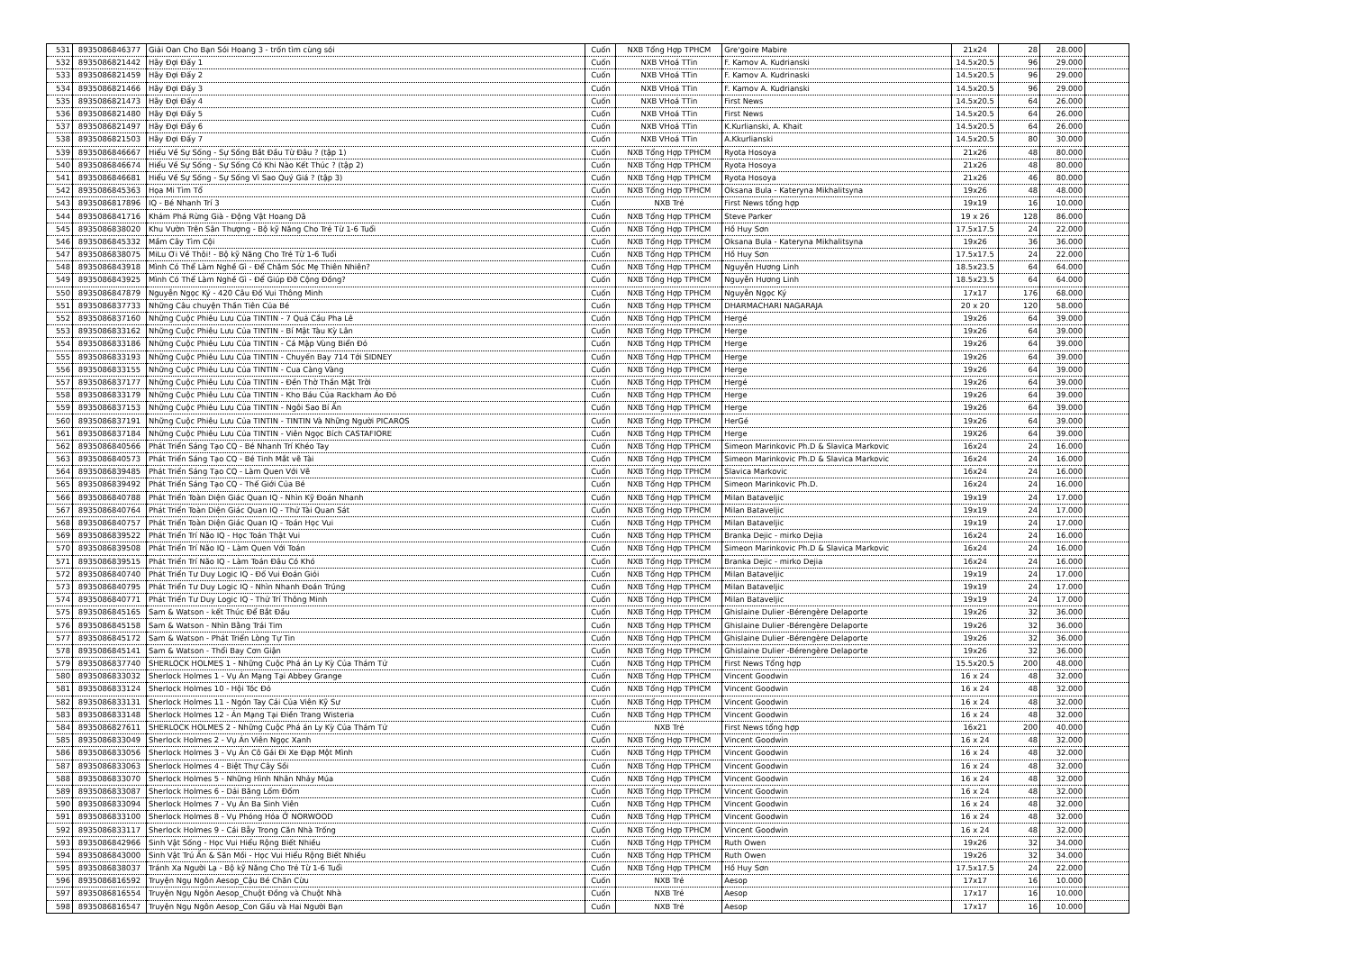| 531 | 8935086846377 | Giải Oan Cho Bạn Sói Hoang 3 - trốn tìm cùng sói | Cuốn | NXB Tổng Hợp TPHCM | Gre'goire Mabire | 21x24 | 28 | 28.000 | |
| 532 | 8935086821442 | Hãy Đợi Đấy 1 | Cuốn | NXB VHoá TTin | F. Kamov A. Kudrianski | 14.5x20.5 | 96 | 29.000 | |
| 533 | 8935086821459 | Hãy Đợi Đấy 2 | Cuốn | NXB VHoá TTin | F. Kamov A. Kudrinaski | 14.5x20.5 | 96 | 29.000 | |
| 534 | 8935086821466 | Hãy Đợi Đấy 3 | Cuốn | NXB VHoá TTin | F. Kamov A. Kudrianski | 14.5x20.5 | 96 | 29.000 | |
| 535 | 8935086821473 | Hãy Đợi Đấy 4 | Cuốn | NXB VHoá TTin | First News | 14.5x20.5 | 64 | 26.000 | |
| 536 | 8935086821480 | Hãy Đợi Đấy 5 | Cuốn | NXB VHoá TTin | First News | 14.5x20.5 | 64 | 26.000 | |
| 537 | 8935086821497 | Hãy Đợi Đấy 6 | Cuốn | NXB VHoá TTin | K.Kurlianski, A. Khait | 14.5x20.5 | 64 | 26.000 | |
| 538 | 8935086821503 | Hãy Đợi Đấy 7 | Cuốn | NXB VHoá TTin | A.Kkurlianski | 14.5x20.5 | 80 | 30.000 | |
| 539 | 8935086846667 | Hiểu Về Sự Sống - Sự Sống Bắt Đầu Từ Đâu ? (tập 1) | Cuốn | NXB Tổng Hợp TPHCM | Ryota Hosoya | 21x26 | 48 | 80.000 | |
| 540 | 8935086846674 | Hiểu Về Sự Sống - Sự Sống Có Khi Nào Kết Thúc ? (tập 2) | Cuốn | NXB Tổng Hợp TPHCM | Ryota Hosoya | 21x26 | 48 | 80.000 | |
| 541 | 8935086846681 | Hiểu Về Sự Sống - Sự Sống Vì Sao Quý Giá ? (tập 3) | Cuốn | NXB Tổng Hợp TPHCM | Ryota Hosoya | 21x26 | 46 | 80.000 | |
| 542 | 8935086845363 | Họa Mi Tìm Tổ | Cuốn | NXB Tổng Hợp TPHCM | Oksana Bula - Kateryna Mikhalitsyna | 19x26 | 48 | 48.000 | |
| 543 | 8935086817896 | IQ - Bé Nhanh Trí 3 | Cuốn | NXB Trẻ | First News tổng hợp | 19x19 | 16 | 10.000 | |
| 544 | 8935086841716 | Khám Phá Rừng Già - Động Vật Hoang Dã | Cuốn | NXB Tổng Hợp TPHCM | Steve Parker | 19 x 26 | 128 | 86.000 | |
| 545 | 8935086838020 | Khu Vườn Trên Sân Thượng - Bộ kỹ Năng Cho Trẻ Từ 1-6 Tuổi | Cuốn | NXB Tổng Hợp TPHCM | Hồ Huy Sơn | 17.5x17.5 | 24 | 22.000 | |
| 546 | 8935086845332 | Mầm Cây Tìm Cội | Cuốn | NXB Tổng Hợp TPHCM | Oksana Bula - Kateryna Mikhalitsyna | 19x26 | 36 | 36.000 | |
| 547 | 8935086838075 | MiLu Ơi Về Thôi! - Bộ kỹ Năng Cho Trẻ Từ 1-6 Tuổi | Cuốn | NXB Tổng Hợp TPHCM | Hồ Huy Sơn | 17.5x17.5 | 24 | 22.000 | |
| 548 | 8935086843918 | Mình Có Thể Làm Nghề Gì - Để Chăm Sóc Mẹ Thiên Nhiên? | Cuốn | NXB Tổng Hợp TPHCM | Nguyễn Hương Linh | 18.5x23.5 | 64 | 64.000 | |
| 549 | 8935086843925 | Mình Có Thể Làm Nghề Gì - Để Giúp Đỡ Cộng Đồng? | Cuốn | NXB Tổng Hợp TPHCM | Nguyễn Hương Linh | 18.5x23.5 | 64 | 64.000 | |
| 550 | 8935086847879 | Nguyễn Ngọc Ký - 420 Câu Đố Vui Thông Minh | Cuốn | NXB Tổng Hợp TPHCM | Nguyễn Ngọc Ký | 17x17 | 176 | 68.000 | |
| 551 | 8935086837733 | Những Câu chuyện Thần Tiên Của Bé | Cuốn | NXB Tổng Hợp TPHCM | DHARMACHARI NAGARAJA | 20 x 20 | 120 | 58.000 | |
| 552 | 8935086837160 | Những Cuộc Phiêu Lưu Của TINTIN - 7 Quả Cầu Pha Lê | Cuốn | NXB Tổng Hợp TPHCM | Hergé | 19x26 | 64 | 39.000 | |
| 553 | 8935086833162 | Những Cuộc Phiêu Lưu Của TINTIN - Bí Mật Tàu Kỳ Lân | Cuốn | NXB Tổng Hợp TPHCM | Herge | 19x26 | 64 | 39.000 | |
| 554 | 8935086833186 | Những Cuộc Phiêu Lưu Của TINTIN - Cá Mập Vùng Biển Đỏ | Cuốn | NXB Tổng Hợp TPHCM | Herge | 19x26 | 64 | 39.000 | |
| 555 | 8935086833193 | Những Cuộc Phiêu Lưu Của TINTIN - Chuyến Bay 714 Tới SIDNEY | Cuốn | NXB Tổng Hợp TPHCM | Herge | 19x26 | 64 | 39.000 | |
| 556 | 8935086833155 | Những Cuộc Phiêu Lưu Của TINTIN - Cua Càng Vàng | Cuốn | NXB Tổng Hợp TPHCM | Herge | 19x26 | 64 | 39.000 | |
| 557 | 8935086837177 | Những Cuộc Phiêu Lưu Của TINTIN - Đền Thờ Thần Mặt Trời | Cuốn | NXB Tổng Hợp TPHCM | Hergé | 19x26 | 64 | 39.000 | |
| 558 | 8935086833179 | Những Cuộc Phiêu Lưu Của TINTIN - Kho Báu Của Rackham Áo Đỏ | Cuốn | NXB Tổng Hợp TPHCM | Herge | 19x26 | 64 | 39.000 | |
| 559 | 8935086837153 | Những Cuộc Phiêu Lưu Của TINTIN - Ngôi Sao Bí Ẩn | Cuốn | NXB Tổng Hợp TPHCM | Herge | 19x26 | 64 | 39.000 | |
| 560 | 8935086837191 | Những Cuộc Phiêu Lưu Của TINTIN - TINTIN Và Những Người PICAROS | Cuốn | NXB Tổng Hợp TPHCM | HerGé | 19x26 | 64 | 39.000 | |
| 561 | 8935086837184 | Những Cuộc Phiêu Lưu Của TINTIN - Viên Ngọc Bích CASTAFIORE | Cuốn | NXB Tổng Hợp TPHCM | Herge | 19X26 | 64 | 39.000 | |
| 562 | 8935086840566 | Phát Triển Sáng Tạo CQ - Bé Nhanh Trí Khéo Tay | Cuốn | NXB Tổng Hợp TPHCM | Simeon Marinkovic Ph.D & Slavica Markovic | 16x24 | 24 | 16.000 | |
| 563 | 8935086840573 | Phát Triển Sáng Tạo CQ - Bé Tinh Mắt vẽ Tài | Cuốn | NXB Tổng Hợp TPHCM | Simeon Marinkovic Ph.D & Slavica Markovic | 16x24 | 24 | 16.000 | |
| 564 | 8935086839485 | Phát Triển Sáng Tạo CQ - Làm Quen Với Vẽ | Cuốn | NXB Tổng Hợp TPHCM | Slavica Markovic | 16x24 | 24 | 16.000 | |
| 565 | 8935086839492 | Phát Triển Sáng Tạo CQ - Thế Giới Của Bé | Cuốn | NXB Tổng Hợp TPHCM | Simeon Marinkovic Ph.D. | 16x24 | 24 | 16.000 | |
| 566 | 8935086840788 | Phát Triển Toàn Diện Giác Quan IQ - Nhìn Kỹ Đoán Nhanh | Cuốn | NXB Tổng Hợp TPHCM | Milan Bataveljic | 19x19 | 24 | 17.000 | |
| 567 | 8935086840764 | Phát Triển Toàn Diện Giác Quan IQ - Thử Tài Quan Sát | Cuốn | NXB Tổng Hợp TPHCM | Milan Bataveljic | 19x19 | 24 | 17.000 | |
| 568 | 8935086840757 | Phát Triển Toàn Diện Giác Quan IQ - Toán Học Vui | Cuốn | NXB Tổng Hợp TPHCM | Milan Bataveljic | 19x19 | 24 | 17.000 | |
| 569 | 8935086839522 | Phát Triển Trí Não IQ - Học Toán Thật Vui | Cuốn | NXB Tổng Hợp TPHCM | Branka Dejic - mirko Dejia | 16x24 | 24 | 16.000 | |
| 570 | 8935086839508 | Phát Triển Trí Não IQ - Làm Quen Với Toán | Cuốn | NXB Tổng Hợp TPHCM | Simeon Marinkovic Ph.D & Slavica Markovic | 16x24 | 24 | 16.000 | |
| 571 | 8935086839515 | Phát Triển Trí Não IQ - Làm Toán Đâu Có Khó | Cuốn | NXB Tổng Hợp TPHCM | Branka Dejic - mirko Dejia | 16x24 | 24 | 16.000 | |
| 572 | 8935086840740 | Phát Triển Tư Duy Logic IQ - Đố Vui Đoán Giỏi | Cuốn | NXB Tổng Hợp TPHCM | Milan Bataveljic | 19x19 | 24 | 17.000 | |
| 573 | 8935086840795 | Phát Triển Tư Duy Logic IQ - Nhìn Nhanh Đoán Trúng | Cuốn | NXB Tổng Hợp TPHCM | Milan Bataveljic | 19x19 | 24 | 17.000 | |
| 574 | 8935086840771 | Phát Triển Tư Duy Logic IQ - Thử Trí Thông Minh | Cuốn | NXB Tổng Hợp TPHCM | Milan Bataveljic | 19x19 | 24 | 17.000 | |
| 575 | 8935086845165 | Sam & Watson - kết Thúc Để Bắt Đầu | Cuốn | NXB Tổng Hợp TPHCM | Ghislaine Dulier -Bérengère Delaporte | 19x26 | 32 | 36.000 | |
| 576 | 8935086845158 | Sam & Watson - Nhìn Bằng Trái Tim | Cuốn | NXB Tổng Hợp TPHCM | Ghislaine Dulier -Bérengère Delaporte | 19x26 | 32 | 36.000 | |
| 577 | 8935086845172 | Sam & Watson - Phát Triển Lòng Tự Tin | Cuốn | NXB Tổng Hợp TPHCM | Ghislaine Dulier -Bérengère Delaporte | 19x26 | 32 | 36.000 | |
| 578 | 8935086845141 | Sam & Watson - Thổi Bay Cơn Giận | Cuốn | NXB Tổng Hợp TPHCM | Ghislaine Dulier -Bérengère Delaporte | 19x26 | 32 | 36.000 | |
| 579 | 8935086837740 | SHERLOCK HOLMES 1 - Những Cuộc Phá án Ly Kỳ Của Thám Tử | Cuốn | NXB Tổng Hợp TPHCM | First News Tổng hợp | 15.5x20.5 | 200 | 48.000 | |
| 580 | 8935086833032 | Sherlock Holmes 1 - Vụ Án Mạng Tại Abbey Grange | Cuốn | NXB Tổng Hợp TPHCM | Vincent Goodwin | 16 x 24 | 48 | 32.000 | |
| 581 | 8935086833124 | Sherlock Holmes 10 - Hội Tóc Đỏ | Cuốn | NXB Tổng Hợp TPHCM | Vincent Goodwin | 16 x 24 | 48 | 32.000 | |
| 582 | 8935086833131 | Sherlock Holmes 11 - Ngón Tay Cái Của Viên Kỹ Sư | Cuốn | NXB Tổng Hợp TPHCM | Vincent Goodwin | 16 x 24 | 48 | 32.000 | |
| 583 | 8935086833148 | Sherlock Holmes 12 - Án Mạng Tại Điền Trang Wisteria | Cuốn | NXB Tổng Hợp TPHCM | Vincent Goodwin | 16 x 24 | 48 | 32.000 | |
| 584 | 8935086827611 | SHERLOCK HOLMES 2 - Những Cuộc Phá án Ly Kỳ Của Thám Tử | Cuốn | NXB Trẻ | First News tổng hợp | 16x21 | 200 | 40.000 | |
| 585 | 8935086833049 | Sherlock Holmes 2 - Vụ Án Viên Ngọc Xanh | Cuốn | NXB Tổng Hợp TPHCM | Vincent Goodwin | 16 x 24 | 48 | 32.000 | |
| 586 | 8935086833056 | Sherlock Holmes 3 - Vụ Án Cô Gái Đi Xe Đạp Một Mình | Cuốn | NXB Tổng Hợp TPHCM | Vincent Goodwin | 16 x 24 | 48 | 32.000 | |
| 587 | 8935086833063 | Sherlock Holmes 4 - Biệt Thự Cây Sồi | Cuốn | NXB Tổng Hợp TPHCM | Vincent Goodwin | 16 x 24 | 48 | 32.000 | |
| 588 | 8935086833070 | Sherlock Holmes 5 - Những Hình Nhân Nhảy Múa | Cuốn | NXB Tổng Hợp TPHCM | Vincent Goodwin | 16 x 24 | 48 | 32.000 | |
| 589 | 8935086833087 | Sherlock Holmes 6 - Dải Băng Lốm Đốm | Cuốn | NXB Tổng Hợp TPHCM | Vincent Goodwin | 16 x 24 | 48 | 32.000 | |
| 590 | 8935086833094 | Sherlock Holmes 7 - Vụ Án Ba Sinh Viên | Cuốn | NXB Tổng Hợp TPHCM | Vincent Goodwin | 16 x 24 | 48 | 32.000 | |
| 591 | 8935086833100 | Sherlock Holmes 8 - Vụ Phóng Hỏa Ở NORWOOD | Cuốn | NXB Tổng Hợp TPHCM | Vincent Goodwin | 16 x 24 | 48 | 32.000 | |
| 592 | 8935086833117 | Sherlock Holmes 9 - Cái Bẫy Trong Căn Nhà Trống | Cuốn | NXB Tổng Hợp TPHCM | Vincent Goodwin | 16 x 24 | 48 | 32.000 | |
| 593 | 8935086842966 | Sinh Vật Sống - Học Vui Hiểu Rộng Biết Nhiều | Cuốn | NXB Tổng Hợp TPHCM | Ruth Owen | 19x26 | 32 | 34.000 | |
| 594 | 8935086843000 | Sinh Vật Trú Ẩn & Săn Mồi - Học Vui Hiểu Rộng Biết Nhiều | Cuốn | NXB Tổng Hợp TPHCM | Ruth Owen | 19x26 | 32 | 34.000 | |
| 595 | 8935086838037 | Tránh Xa Người Lạ - Bộ kỹ Năng Cho Trẻ Từ 1-6 Tuổi | Cuốn | NXB Tổng Hợp TPHCM | Hồ Huy Sơn | 17.5x17.5 | 24 | 22.000 | |
| 596 | 8935086816592 | Truyện Ngụ Ngôn Aesop_Cậu Bé Chăn Cừu | Cuốn | NXB Trẻ | Aesop | 17x17 | 16 | 10.000 | |
| 597 | 8935086816554 | Truyện Ngụ Ngôn Aesop_Chuột Đồng và Chuột Nhà | Cuốn | NXB Trẻ | Aesop | 17x17 | 16 | 10.000 | |
| 598 | 8935086816547 | Truyện Ngụ Ngôn Aesop_Con Gấu và Hai Người Bạn | Cuốn | NXB Trẻ | Aesop | 17x17 | 16 | 10.000 | |